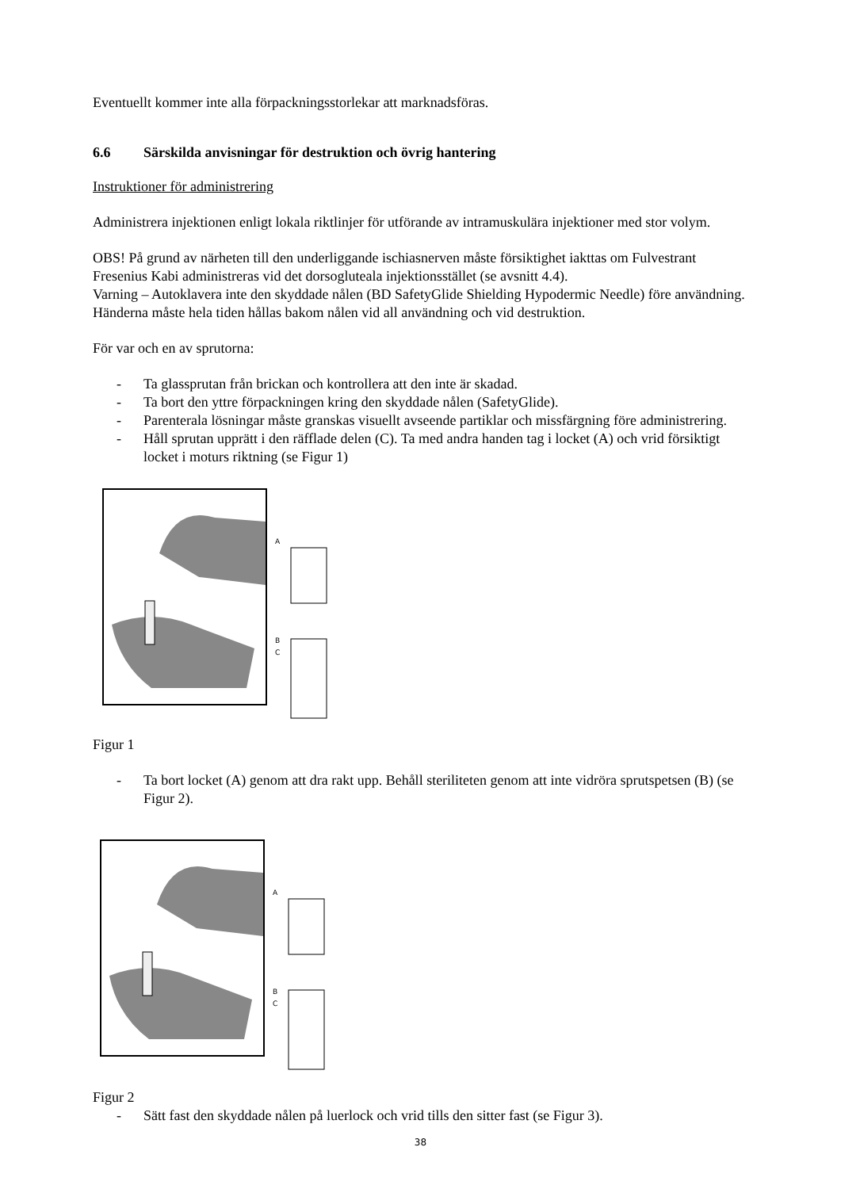Eventuellt kommer inte alla förpackningsstorlekar att marknadsföras.
6.6 Särskilda anvisningar för destruktion och övrig hantering
Instruktioner för administrering
Administrera injektionen enligt lokala riktlinjer för utförande av intramuskulära injektioner med stor volym.
OBS! På grund av närheten till den underliggande ischiasnerven måste försiktighet iakttas om Fulvestrant Fresenius Kabi administreras vid det dorsogluteala injektionsstället (se avsnitt 4.4).
Varning – Autoklavera inte den skyddade nålen (BD SafetyGlide Shielding Hypodermic Needle) före användning. Händerna måste hela tiden hållas bakom nålen vid all användning och vid destruktion.
För var och en av sprutorna:
- Ta glassprutan från brickan och kontrollera att den inte är skadad.
- Ta bort den yttre förpackningen kring den skyddade nålen (SafetyGlide).
- Parenterala lösningar måste granskas visuellt avseende partiklar och missfärgning före administrering.
- Håll sprutan upprätt i den räfflade delen (C). Ta med andra handen tag i locket (A) och vrid försiktigt locket i moturs riktning (se Figur 1)
A
B
C
Figur 1
- Ta bort locket (A) genom att dra rakt upp. Behåll steriliteten genom att inte vidröra sprutspetsen (B) (se Figur 2).
A
B
C
Figur 2
- Sätt fast den skyddade nålen på luerlock och vrid tills den sitter fast (se Figur 3).
38